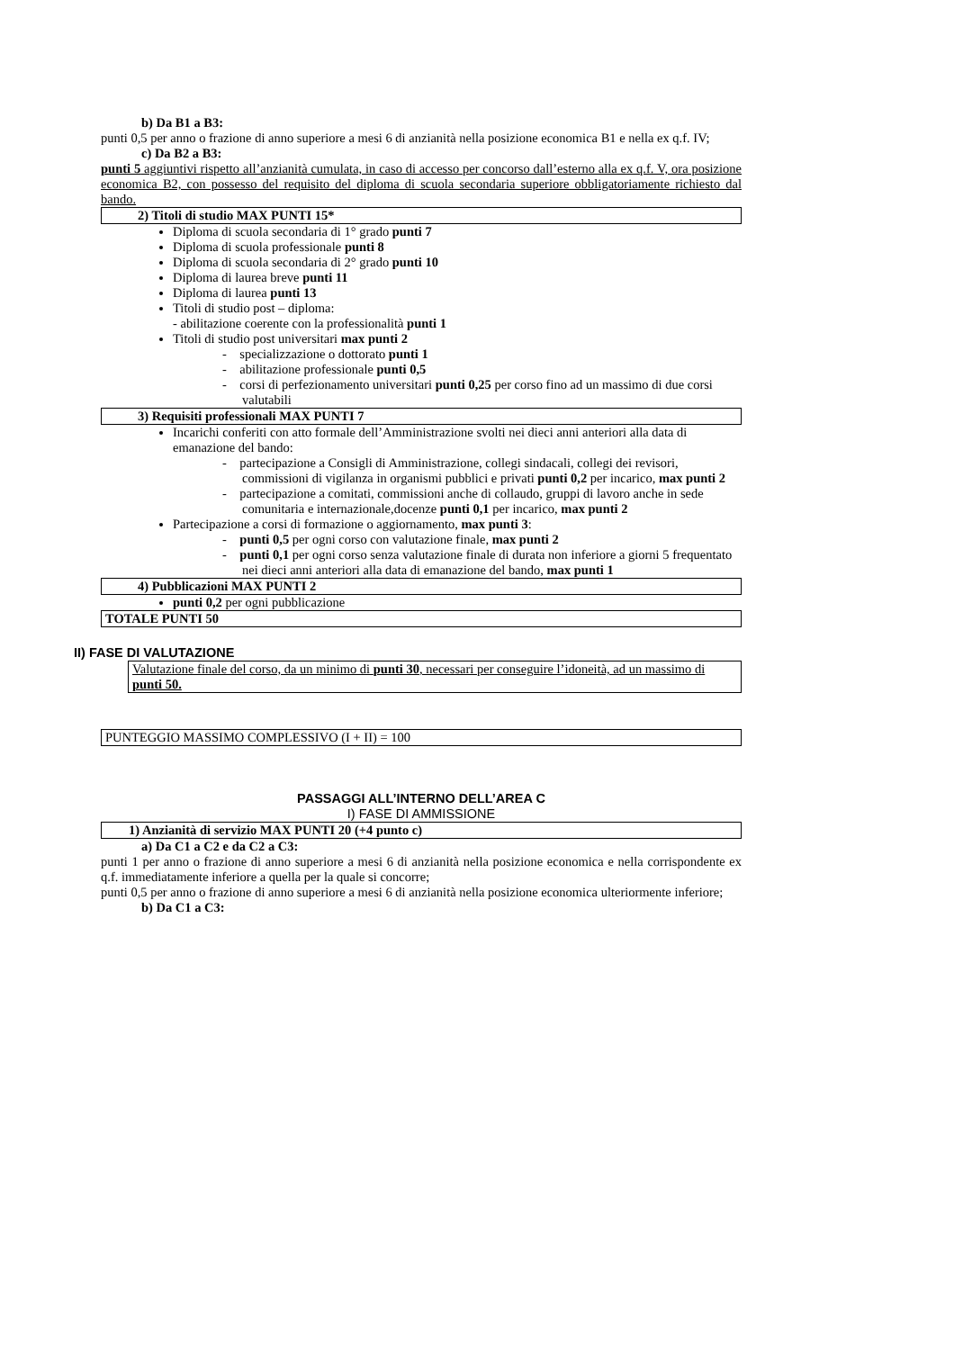b) Da B1 a B3:
punti 0,5 per anno o frazione di anno superiore a mesi 6 di anzianità nella posizione economica B1 e nella ex q.f. IV;
c) Da B2 a B3:
punti 5 aggiuntivi rispetto all’anzianità cumulata, in caso di accesso per concorso dall’esterno alla ex q.f. V, ora posizione economica B2, con possesso del requisito del diploma di scuola secondaria superiore obbligatoriamente richiesto dal bando.
2) Titoli di studio MAX PUNTI 15*
Diploma di scuola secondaria di 1° grado punti 7
Diploma di scuola professionale punti 8
Diploma di scuola secondaria di 2° grado punti 10
Diploma di laurea breve punti 11
Diploma di laurea punti 13
Titoli di studio post – diploma:
- abilitazione coerente con la professionalità punti 1
Titoli di studio post universitari max punti 2
- specializzazione o dottorato punti 1
- abilitazione professionale punti 0,5
- corsi di perfezionamento universitari punti 0,25 per corso fino ad un massimo di due corsi valutabili
3) Requisiti professionali MAX PUNTI 7
Incarichi conferiti con atto formale dell’Amministrazione svolti nei dieci anni anteriori alla data di emanazione del bando:
- partecipazione a Consigli di Amministrazione, collegi sindacali, collegi dei revisori, commissioni di vigilanza in organismi pubblici e privati punti 0,2 per incarico, max punti 2
- partecipazione a comitati, commissioni anche di collaudo, gruppi di lavoro anche in sede comunitaria e internazionale,docenze punti 0,1 per incarico, max punti 2
Partecipazione a corsi di formazione o aggiornamento, max punti 3:
- punti 0,5 per ogni corso con valutazione finale, max punti 2
- punti 0,1 per ogni corso senza valutazione finale di durata non inferiore a giorni 5 frequentato nei dieci anni anteriori alla data di emanazione del bando, max punti 1
4) Pubblicazioni MAX PUNTI 2
punti 0,2 per ogni pubblicazione
TOTALE PUNTI 50
II) FASE DI VALUTAZIONE
Valutazione finale del corso, da un minimo di punti 30, necessari per conseguire l’idoneità, ad un massimo di punti 50.
PUNTEGGIO MASSIMO COMPLESSIVO (I + II) = 100
PASSAGGI ALL’INTERNO DELL’AREA C
I) FASE DI AMMISSIONE
1) Anzianità di servizio MAX PUNTI 20 (+4 punto c)
a) Da C1 a C2 e da C2 a C3:
punti 1 per anno o frazione di anno superiore a mesi 6 di anzianità nella posizione economica e nella corrispondente ex q.f. immediatamente inferiore a quella per la quale si concorre;
punti 0,5 per anno o frazione di anno superiore a mesi 6 di anzianità nella posizione economica ulteriormente inferiore;
b) Da C1 a C3: